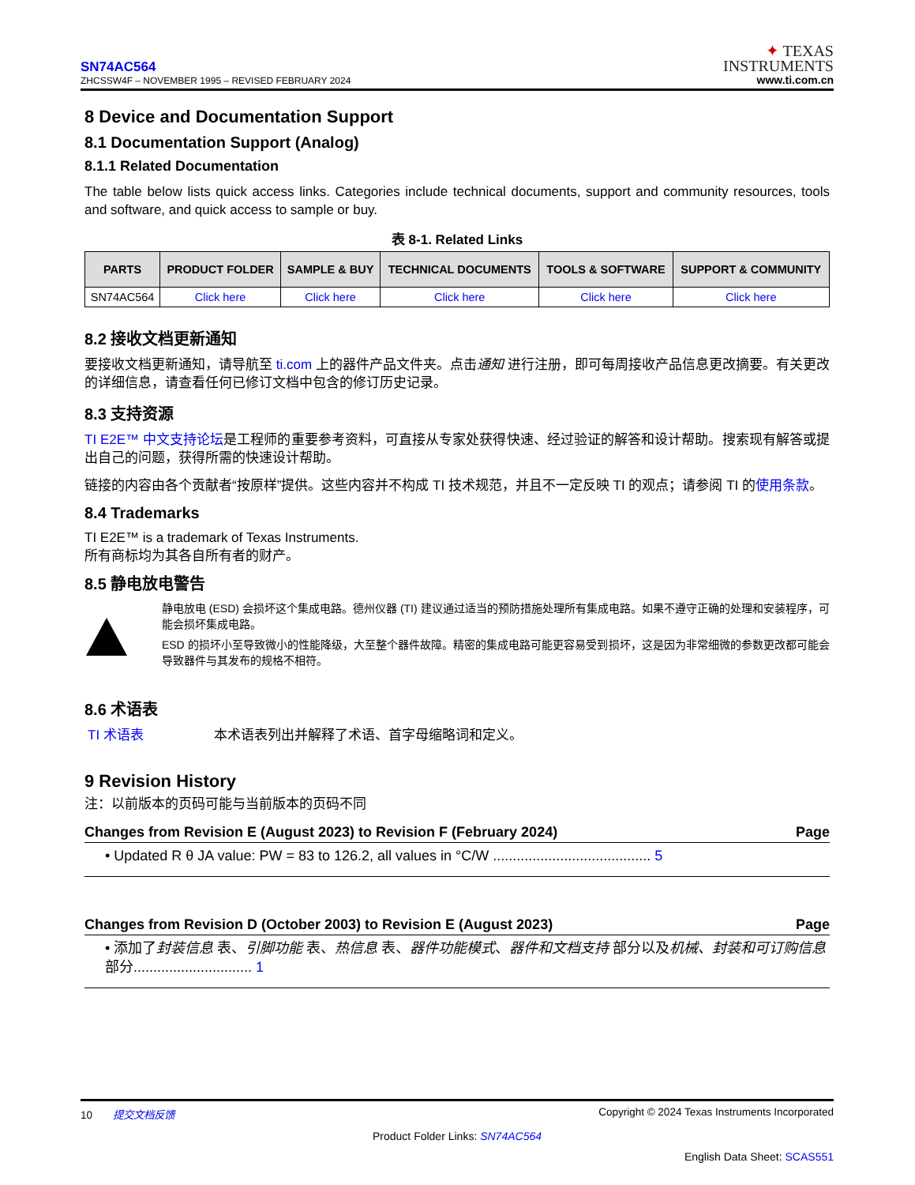SN74AC564
ZHCSSW4F – NOVEMBER 1995 – REVISED FEBRUARY 2024
✦ TEXAS
INSTRUMENTS
www.ti.com.cn
8 Device and Documentation Support
8.1 Documentation Support (Analog)
8.1.1 Related Documentation
The table below lists quick access links. Categories include technical documents, support and community resources, tools and software, and quick access to sample or buy.
表 8-1. Related Links
| PARTS | PRODUCT FOLDER | SAMPLE & BUY | TECHNICAL DOCUMENTS | TOOLS & SOFTWARE | SUPPORT & COMMUNITY |
| --- | --- | --- | --- | --- | --- |
| SN74AC564 | Click here | Click here | Click here | Click here | Click here |
8.2 接收文档更新通知
要接收文档更新通知，请导航至 ti.com 上的器件产品文件夹。点击通知 进行注册，即可每周接收产品信息更改摘要。有关更改的详细信息，请查看任何已修订文档中包含的修订历史记录。
8.3 支持资源
TI E2E™ 中文支持论坛是工程师的重要参考资料，可直接从专家处获得快速、经过验证的解答和设计帮助。搜索现有解答或提出自己的问题，获得所需的快速设计帮助。
链接的内容由各个贡献者“按原样”提供。这些内容并不构成 TI 技术规范，并且不一定反映 TI 的观点；请参阅 TI 的使用条款。
8.4 Trademarks
TI E2E™ is a trademark of Texas Instruments.
所有商标均为其各自所有者的财产。
8.5 静电放电警告
静电放电 (ESD) 会损坏这个集成电路。德州仪器 (TI) 建议通过适当的预防措施处理所有集成电路。如果不遵守正确的处理和安装程序，可能会损坏集成电路。
ESD 的损坏小至导致微小的性能降级，大至整个器件故障。精密的集成电路可能更容易受到损坏，这是因为非常细微的参数更改都可能会导致器件与其发布的规格不相符。
8.6 术语表
TI 术语表 本术语表列出并解释了术语、首字母缩略词和定义。
9 Revision History
注：以前版本的页码可能与当前版本的页码不同
Changes from Revision E (August 2023) to Revision F (February 2024) Page
• Updated R θ JA value: PW = 83 to 126.2, all values in °C/W ........................................ 5
Changes from Revision D (October 2003) to Revision E (August 2023) Page
• 添加了封装信息 表、引脚功能 表、热信息 表、器件功能模式、器件和文档支持 部分以及机械、封装和可订购信息 部分.............................. 1
10 提交文档反馈 Copyright © 2024 Texas Instruments Incorporated
Product Folder Links: SN74AC564
English Data Sheet: SCAS551